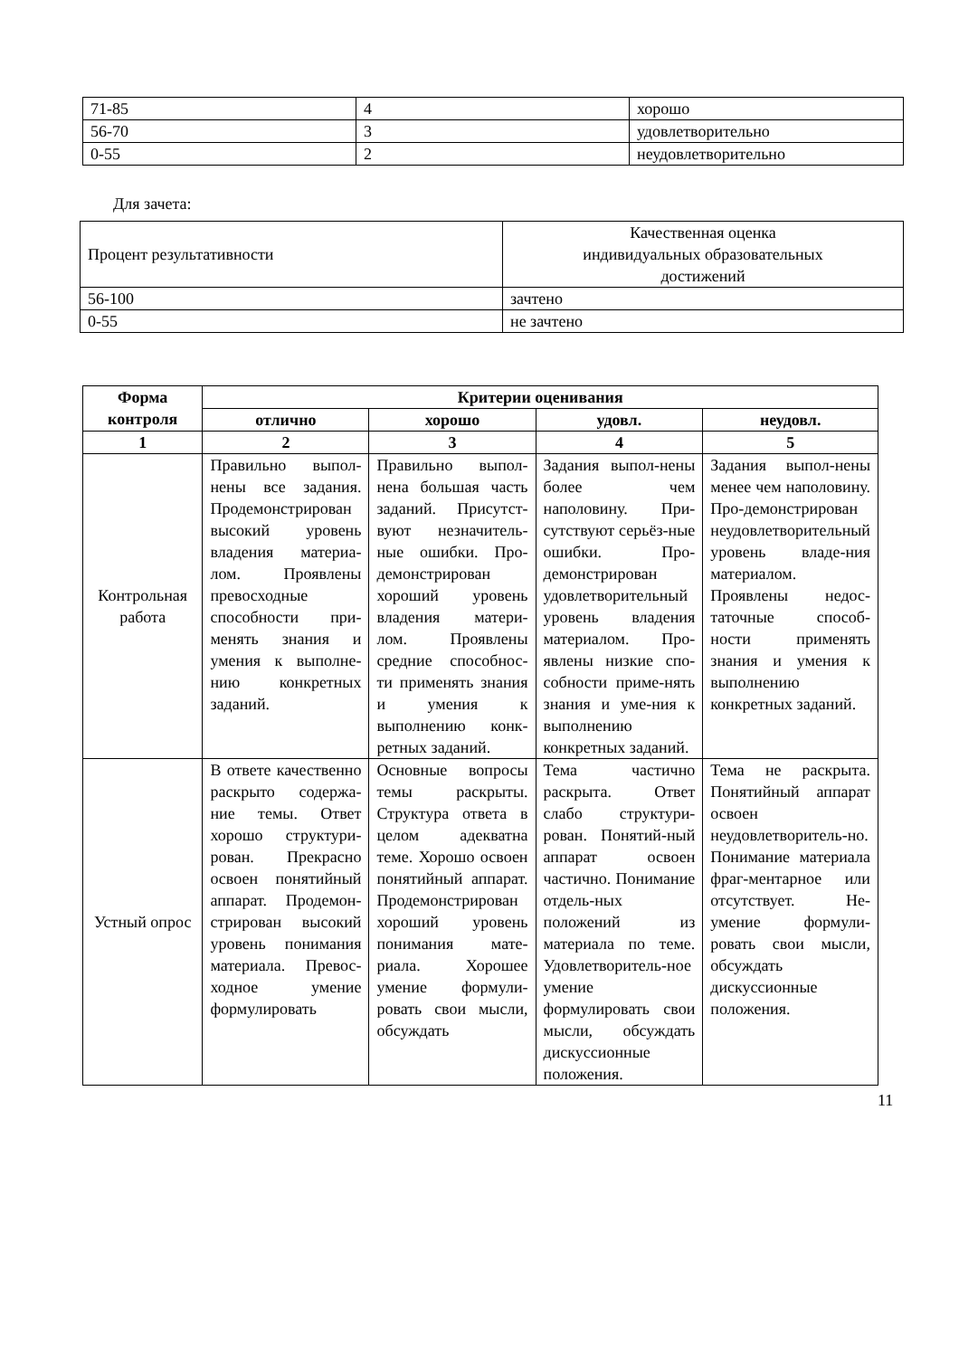| 71-85 | 4 | хорошо |
| 56-70 | 3 | удовлетворительно |
| 0-55 | 2 | неудовлетворительно |
Для зачета:
| Процент результативности | Качественная оценка индивидуальных образовательных достижений |
| 56-100 | зачтено |
| 0-55 | не зачтено |
| Форма контроля | Критерии оценивания | | | |
| --- | --- | --- | --- | --- |
| | отлично | хорошо | удовл. | неудовл. |
| 1 | 2 | 3 | 4 | 5 |
| Контрольная работа | Правильно выпол-нены все задания. Продемонстрирован высокий уровень владения материа-лом. Проявлены превосходные способности при-менять знания и умения к выполне-нию конкретных заданий. | Правильно выпол-нена большая часть заданий. Присутст-вуют незначитель-ные ошибки. Про-демонстрирован хороший уровень владения матери-лом. Проявлены средние способнос-ти применять знания и умения к выполнению конк-ретных заданий. | Задания выпол-нены более чем наполовину. При-сутствуют серьёз-ные ошибки. Про-демонстрирован удовлетворительный уровень владения материалом. Про-явлены низкие спо-собности приме-нять знания и уме-ния к выполнению конкретных заданий. | Задания выпол-нены менее чем наполовину. Про-демонстрирован неудовлетворительный уровень владе-ния материалом. Проявлены недос-таточные способ-ности применять знания и умения к выполнению конкретных заданий. |
| Устный опрос | В ответе качественно раскрыто содержа-ние темы. Ответ хорошо структури-рован. Прекрасно освоен понятийный аппарат. Продемон-стрирован высокий уровень понимания материала. Превос-ходное умение формулировать | Основные вопросы темы раскрыты. Структура ответа в целом адекватна теме. Хорошо освоен понятийный аппарат. Продемонстрирован хороший уровень понимания мате-риала. Хорошее умение формули-ровать свои мысли, обсуждать | Тема частично раскрыта. Ответ слабо структури-рован. Понятий-ный аппарат освоен частично. Понимание отдель-ных положений из материала по теме. Удовлетворитель-ное умение формулировать свои мысли, обсуждать дискуссионные положения. | Тема не раскрыта. Понятийный аппарат освоен неудовлетворитель-но. Понимание материала фраг-ментарное или отсутствует. Не-умение формули-ровать свои мысли, обсуждать дискуссионные положения. |
11